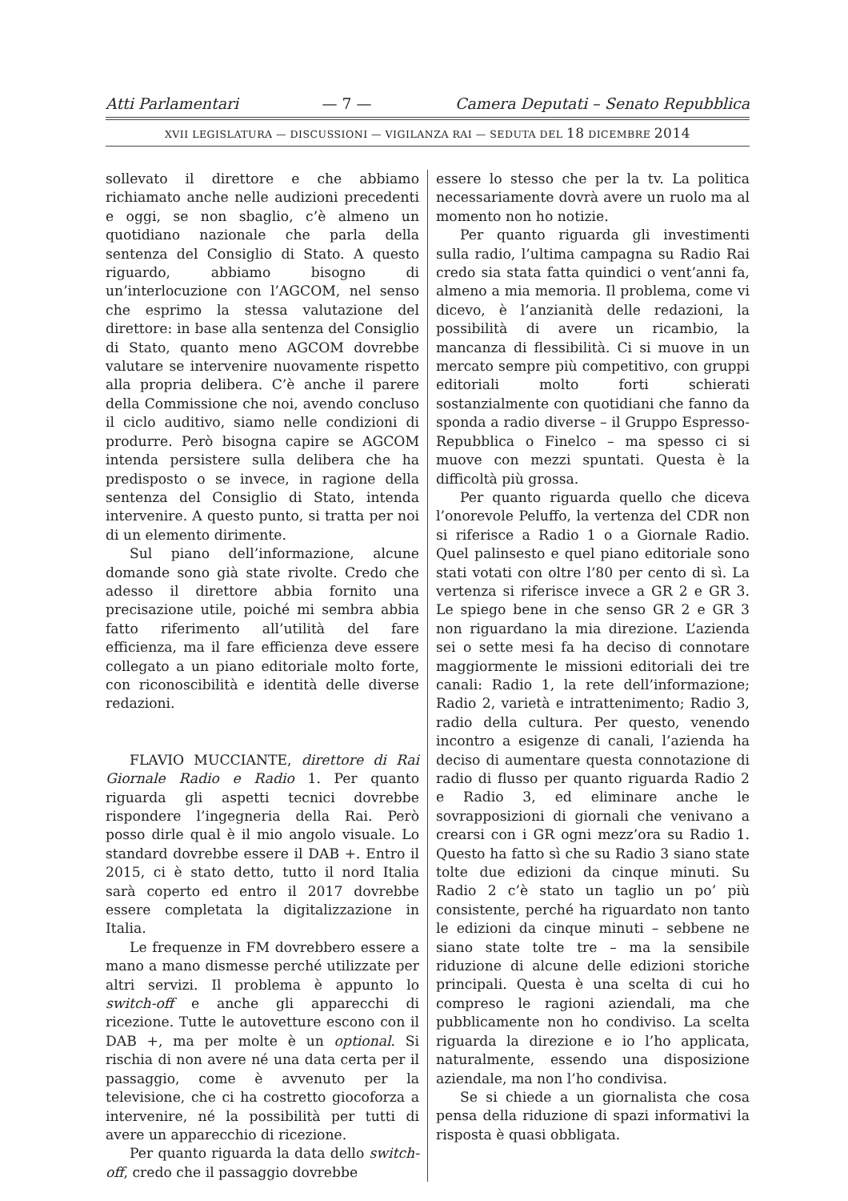Atti Parlamentari — 7 — Camera Deputati – Senato Repubblica
XVII LEGISLATURA — DISCUSSIONI — VIGILANZA RAI — SEDUTA DEL 18 DICEMBRE 2014
sollevato il direttore e che abbiamo richiamato anche nelle audizioni precedenti e oggi, se non sbaglio, c’è almeno un quotidiano nazionale che parla della sentenza del Consiglio di Stato. A questo riguardo, abbiamo bisogno di un’interlocuzione con l’AGCOM, nel senso che esprimo la stessa valutazione del direttore: in base alla sentenza del Consiglio di Stato, quanto meno AGCOM dovrebbe valutare se intervenire nuovamente rispetto alla propria delibera. C’è anche il parere della Commissione che noi, avendo concluso il ciclo auditivo, siamo nelle condizioni di produrre. Però bisogna capire se AGCOM intenda persistere sulla delibera che ha predisposto o se invece, in ragione della sentenza del Consiglio di Stato, intenda intervenire. A questo punto, si tratta per noi di un elemento dirimente.
Sul piano dell’informazione, alcune domande sono già state rivolte. Credo che adesso il direttore abbia fornito una precisazione utile, poiché mi sembra abbia fatto riferimento all’utilità del fare efficienza, ma il fare efficienza deve essere collegato a un piano editoriale molto forte, con riconoscibilità e identità delle diverse redazioni.
FLAVIO MUCCIANTE, direttore di Rai Giornale Radio e Radio 1. Per quanto riguarda gli aspetti tecnici dovrebbe rispondere l’ingegneria della Rai. Però posso dirle qual è il mio angolo visuale. Lo standard dovrebbe essere il DAB +. Entro il 2015, ci è stato detto, tutto il nord Italia sarà coperto ed entro il 2017 dovrebbe essere completata la digitalizzazione in Italia.
Le frequenze in FM dovrebbero essere a mano a mano dismesse perché utilizzate per altri servizi. Il problema è appunto lo switch-off e anche gli apparecchi di ricezione. Tutte le autovetture escono con il DAB +, ma per molte è un optional. Si rischia di non avere né una data certa per il passaggio, come è avvenuto per la televisione, che ci ha costretto giocoforza a intervenire, né la possibilità per tutti di avere un apparecchio di ricezione.
Per quanto riguarda la data dello switch-off, credo che il passaggio dovrebbe
essere lo stesso che per la tv. La politica necessariamente dovrà avere un ruolo ma al momento non ho notizie.
Per quanto riguarda gli investimenti sulla radio, l’ultima campagna su Radio Rai credo sia stata fatta quindici o vent’anni fa, almeno a mia memoria. Il problema, come vi dicevo, è l’anzianità delle redazioni, la possibilità di avere un ricambio, la mancanza di flessibilità. Ci si muove in un mercato sempre più competitivo, con gruppi editoriali molto forti schierati sostanzialmente con quotidiani che fanno da sponda a radio diverse – il Gruppo Espresso-Repubblica o Finelco – ma spesso ci si muove con mezzi spuntati. Questa è la difficoltà più grossa.
Per quanto riguarda quello che diceva l’onorevole Peluffo, la vertenza del CDR non si riferisce a Radio 1 o a Giornale Radio. Quel palinsesto e quel piano editoriale sono stati votati con oltre l’80 per cento di sì. La vertenza si riferisce invece a GR 2 e GR 3. Le spiego bene in che senso GR 2 e GR 3 non riguardano la mia direzione. L’azienda sei o sette mesi fa ha deciso di connotare maggiormente le missioni editoriali dei tre canali: Radio 1, la rete dell’informazione; Radio 2, varietà e intrattenimento; Radio 3, radio della cultura. Per questo, venendo incontro a esigenze di canali, l’azienda ha deciso di aumentare questa connotazione di radio di flusso per quanto riguarda Radio 2 e Radio 3, ed eliminare anche le sovrapposizioni di giornali che venivano a crearsi con i GR ogni mezz’ora su Radio 1. Questo ha fatto sì che su Radio 3 siano state tolte due edizioni da cinque minuti. Su Radio 2 c’è stato un taglio un po’ più consistente, perché ha riguardato non tanto le edizioni da cinque minuti – sebbene ne siano state tolte tre – ma la sensibile riduzione di alcune delle edizioni storiche principali. Questa è una scelta di cui ho compreso le ragioni aziendali, ma che pubblicamente non ho condiviso. La scelta riguarda la direzione e io l’ho applicata, naturalmente, essendo una disposizione aziendale, ma non l’ho condivisa.
Se si chiede a un giornalista che cosa pensa della riduzione di spazi informativi la risposta è quasi obbligata.